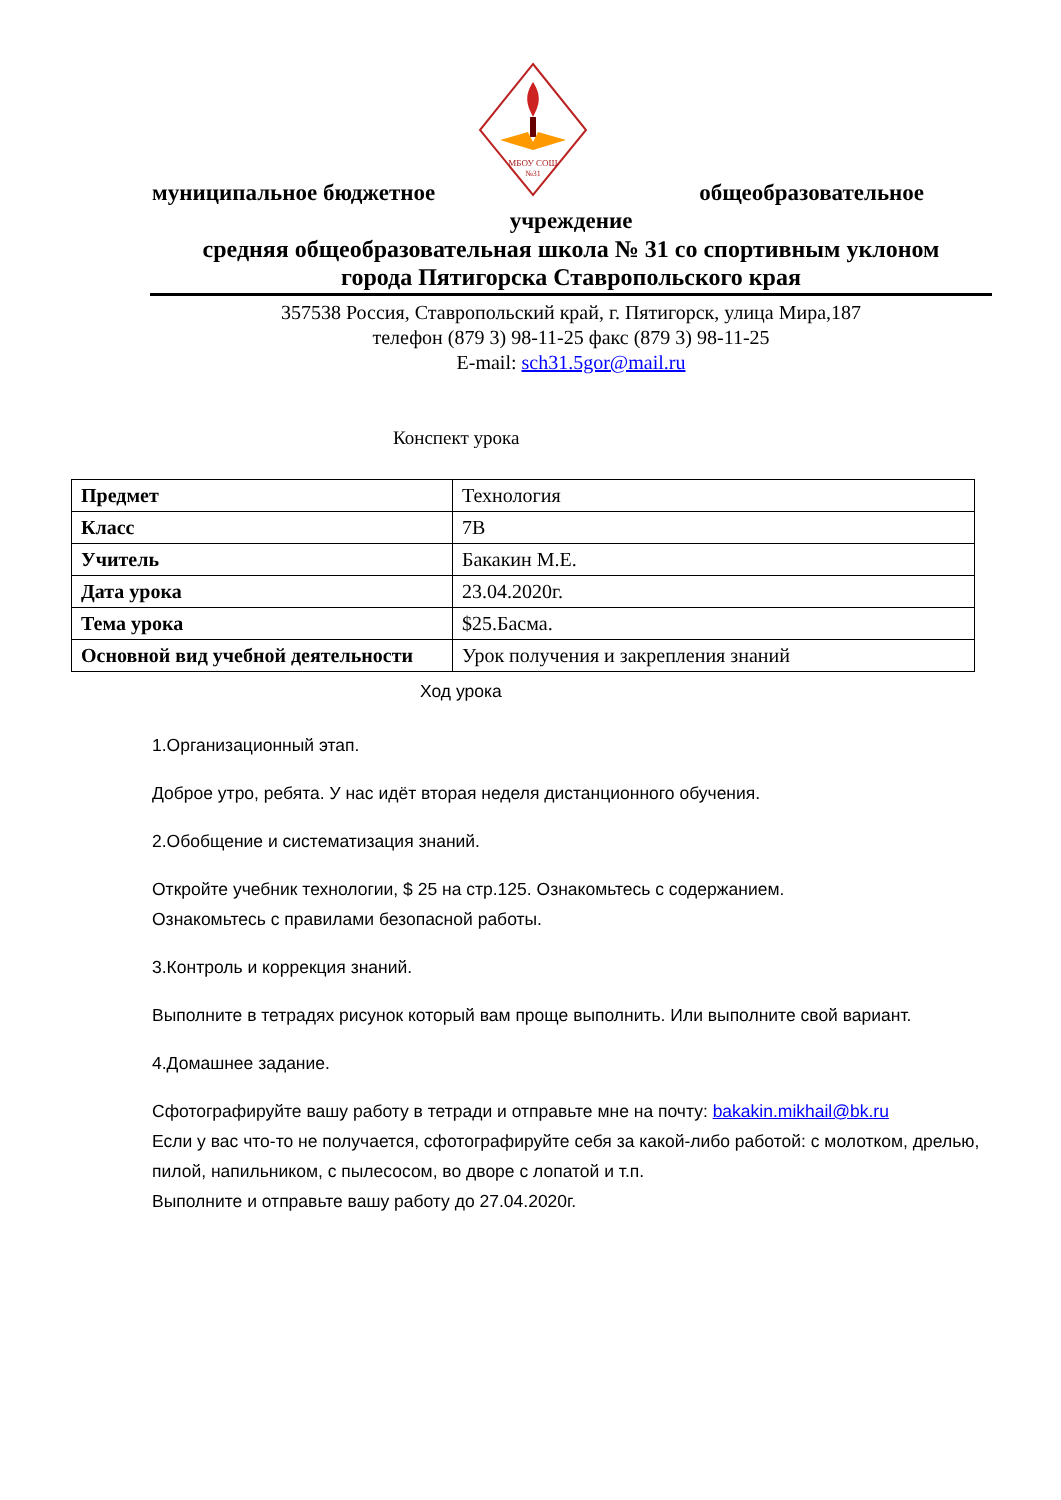МБОУ СОШ
№31
муниципальное бюджетное общеобразовательное
учреждение
средняя общеобразовательная школа № 31 со спортивным уклоном
города Пятигорска Ставропольского края
357538 Россия, Ставропольский край, г. Пятигорск, улица Мира,187
телефон (879 3) 98-11-25 факс (879 3) 98-11-25
E-mail: sch31.5gor@mail.ru
Конспект урока
| Предмет | Технология |
| Класс | 7В |
| Учитель | Бакакин М.Е. |
| Дата урока | 23.04.2020г. |
| Тема урока | $25.Басма. |
| Основной вид учебной деятельности | Урок получения и закрепления знаний |
Ход урока
1.Организационный этап.
Доброе утро, ребята. У нас идёт вторая неделя дистанционного обучения.
2.Обобщение и систематизация знаний.
Откройте учебник технологии, $ 25 на стр.125. Ознакомьтесь с содержанием.
Ознакомьтесь с правилами безопасной работы.
3.Контроль и коррекция знаний.
Выполните в тетрадях рисунок который вам проще выполнить. Или выполните свой вариант.
4.Домашнее задание.
Сфотографируйте вашу работу в тетради и отправьте мне на почту: bakakin.mikhail@bk.ru
Если у вас что-то не получается, сфотографируйте себя за какой-либо работой: с молотком, дрелью, пилой, напильником, с пылесосом, во дворе с лопатой и т.п.
Выполните и отправьте вашу работу до 27.04.2020г.